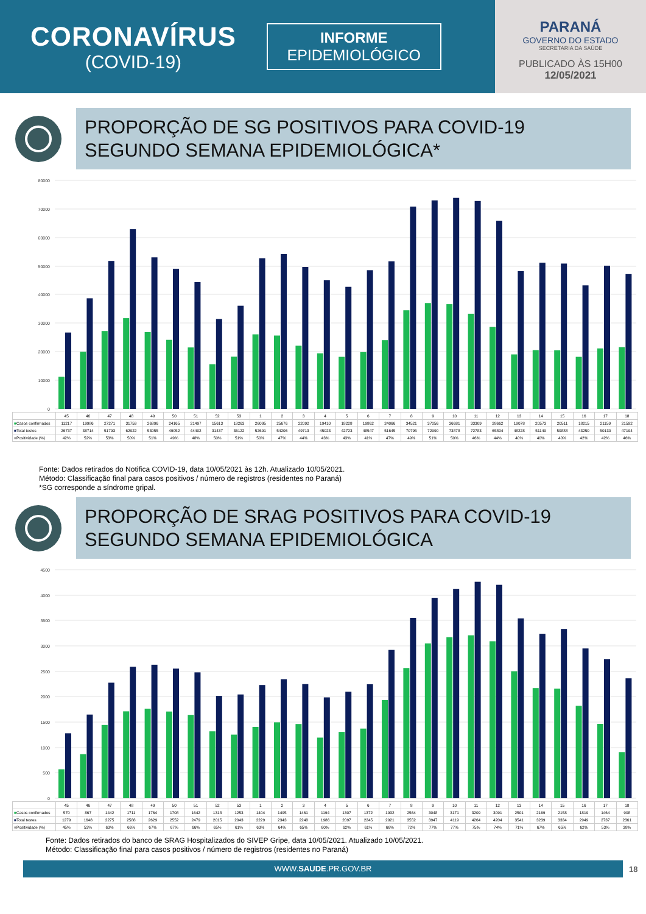CORONAVÍRUS
(COVID-19)
INFORME
EPIDEMIOLÓGICO
PARANÁ
GOVERNO DO ESTADO
SECRETARIA DA SAÚDE
PUBLICADO ÀS 15H00
12/05/2021
PROPORÇÃO DE SG POSITIVOS PARA COVID-19
SEGUNDO SEMANA EPIDEMIOLÓGICA*
80000
70000
60000
50000
40000
30000
20000
10000
0
| | 45 | 46 | 47 | 48 | 49 | 50 | 51 | 52 | 53 | 1 | 2 | 3 | 4 | 5 | 6 | 7 | 8 | 9 | 10 | 11 | 12 | 13 | 14 | 15 | 16 | 17 | 18 |
| --- | --- | --- | --- | --- | --- | --- | --- | --- | --- | --- | --- | --- | --- | --- | --- | --- | --- | --- | --- | --- | --- | --- | --- | --- | --- | --- | --- |
| ■ Casos confirmados | 11217 | 19986 | 27271 | 31759 | 26896 | 24165 | 21497 | 15613 | 18263 | 26095 | 25676 | 22092 | 19410 | 18228 | 19862 | 24066 | 34521 | 37056 | 36681 | 33309 | 28662 | 19078 | 20573 | 20511 | 18215 | 21159 | 21592 |
| ■ Total testes | 26737 | 38714 | 51793 | 62922 | 53055 | 49052 | 44402 | 31437 | 36122 | 52691 | 54206 | 49713 | 45023 | 42723 | 48547 | 51645 | 70795 | 72990 | 73878 | 72783 | 65804 | 48228 | 51149 | 50888 | 43250 | 50130 | 47194 |
| ■ Positividade (%) | 42% | 52% | 53% | 50% | 51% | 49% | 48% | 50% | 51% | 50% | 47% | 44% | 43% | 43% | 41% | 47% | 49% | 51% | 50% | 46% | 44% | 40% | 40% | 40% | 42% | 42% | 46% |
Fonte: Dados retirados do Notifica COVID-19, data 10/05/2021 às 12h. Atualizado 10/05/2021.
Método: Classificação final para casos positivos / número de registros (residentes no Paraná)
*SG corresponde a síndrome gripal.
PROPORÇÃO DE SRAG POSITIVOS PARA COVID-19
SEGUNDO SEMANA EPIDEMIOLÓGICA
4500
4000
3500
3000
2500
2000
1500
1000
500
0
| | 45 | 46 | 47 | 48 | 49 | 50 | 51 | 52 | 53 | 1 | 2 | 3 | 4 | 5 | 6 | 7 | 8 | 9 | 10 | 11 | 12 | 13 | 14 | 15 | 16 | 17 | 18 |
| --- | --- | --- | --- | --- | --- | --- | --- | --- | --- | --- | --- | --- | --- | --- | --- | --- | --- | --- | --- | --- | --- | --- | --- | --- | --- | --- | --- |
| ■ Casos confirmados | 570 | 867 | 1442 | 1711 | 1764 | 1708 | 1642 | 1318 | 1253 | 1404 | 1495 | 1461 | 1194 | 1307 | 1372 | 1932 | 2564 | 3048 | 3171 | 3209 | 3091 | 2501 | 2169 | 2158 | 1819 | 1464 | 908 |
| ■ Total testes | 1279 | 1648 | 2275 | 2588 | 2629 | 2552 | 2479 | 2015 | 2043 | 2229 | 2343 | 2248 | 1986 | 2097 | 2245 | 2921 | 3552 | 3947 | 4119 | 4264 | 4204 | 3541 | 3239 | 3334 | 2949 | 2737 | 2361 |
| ■ Positividade (%) | 45% | 53% | 63% | 66% | 67% | 67% | 66% | 65% | 61% | 63% | 64% | 65% | 60% | 62% | 61% | 66% | 72% | 77% | 77% | 75% | 74% | 71% | 67% | 65% | 62% | 53% | 38% |
Fonte: Dados retirados do banco de SRAG Hospitalizados do SIVEP Gripe, data 10/05/2021. Atualizado 10/05/2021.
Método: Classificação final para casos positivos / número de registros (residentes no Paraná)
WWW.SAUDE.PR.GOV.BR
18